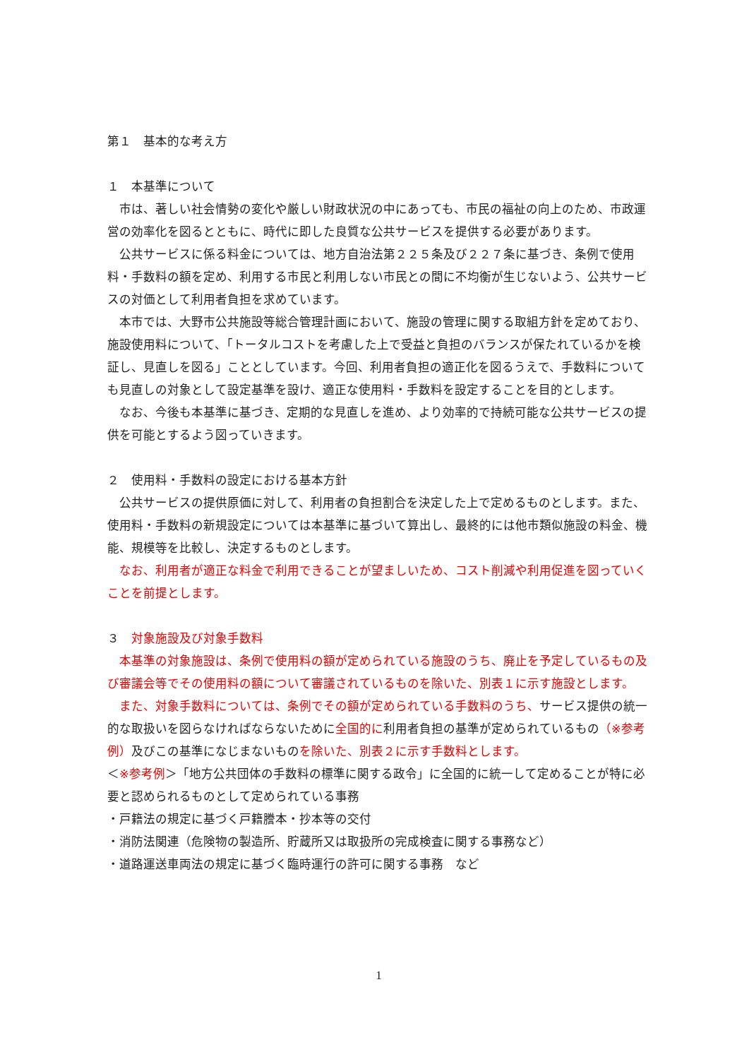第１　基本的な考え方
１　本基準について
　市は、著しい社会情勢の変化や厳しい財政状況の中にあっても、市民の福祉の向上のため、市政運営の効率化を図るとともに、時代に即した良質な公共サービスを提供する必要があります。
　公共サービスに係る料金については、地方自治法第２２５条及び２２７条に基づき、条例で使用料・手数料の額を定め、利用する市民と利用しない市民との間に不均衡が生じないよう、公共サービスの対価として利用者負担を求めています。
　本市では、大野市公共施設等総合管理計画において、施設の管理に関する取組方針を定めており、施設使用料について、「トータルコストを考慮した上で受益と負担のバランスが保たれているかを検証し、見直しを図る」こととしています。今回、利用者負担の適正化を図るうえで、手数料についても見直しの対象として設定基準を設け、適正な使用料・手数料を設定することを目的とします。
　なお、今後も本基準に基づき、定期的な見直しを進め、より効率的で持続可能な公共サービスの提供を可能とするよう図っていきます。
２　使用料・手数料の設定における基本方針
　公共サービスの提供原価に対して、利用者の負担割合を決定した上で定めるものとします。また、使用料・手数料の新規設定については本基準に基づいて算出し、最終的には他市類似施設の料金、機能、規模等を比較し、決定するものとします。
　なお、利用者が適正な料金で利用できることが望ましいため、コスト削減や利用促進を図っていくことを前提とします。
３　対象施設及び対象手数料
　本基準の対象施設は、条例で使用料の額が定められている施設のうち、廃止を予定しているもの及び審議会等でその使用料の額について審議されているものを除いた、別表１に示す施設とします。
　また、対象手数料については、条例でその額が定められている手数料のうち、サービス提供の統一的な取扱いを図らなければならないために全国的に利用者負担の基準が定められているもの（※参考例）及びこの基準になじまないものを除いた、別表２に示す手数料とします。
＜※参考例＞「地方公共団体の手数料の標準に関する政令」に全国的に統一して定めることが特に必要と認められるものとして定められている事務
・戸籍法の規定に基づく戸籍謄本・抄本等の交付
・消防法関連（危険物の製造所、貯蔵所又は取扱所の完成検査に関する事務など）
・道路運送車両法の規定に基づく臨時運行の許可に関する事務　など
1